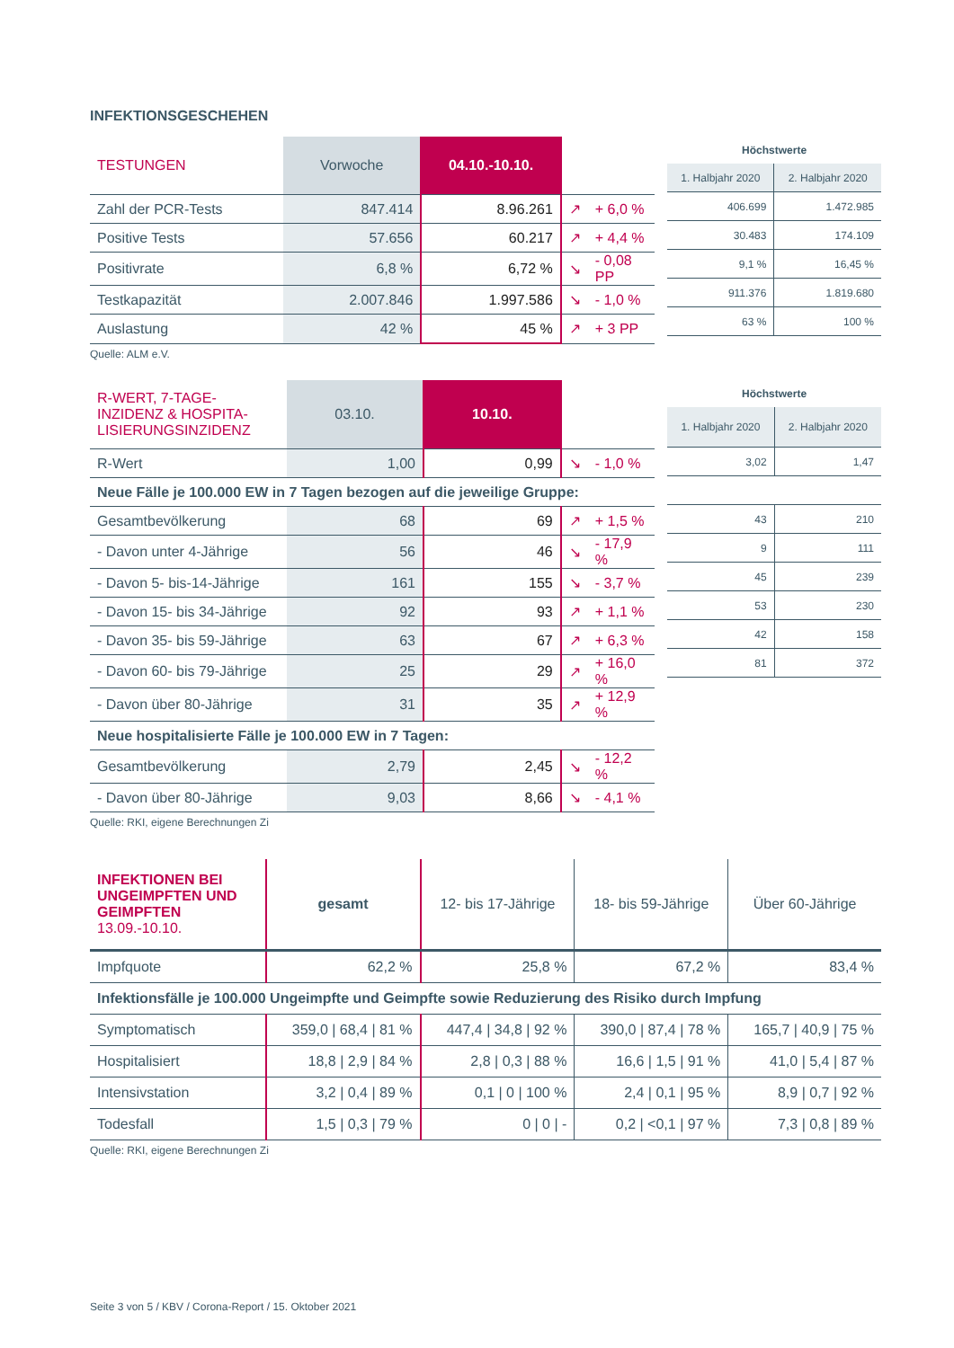INFEKTIONSGESCHEHEN
| TESTUNGEN | Vorwoche | 04.10.-10.10. | | |
| --- | --- | --- | --- | --- |
| Zahl der PCR-Tests | 847.414 | 8.96.261 | ↗ | + 6,0 % |
| Positive Tests | 57.656 | 60.217 | ↗ | + 4,4 % |
| Positivrate | 6,8 % | 6,72 % | ↘ | - 0,08 PP |
| Testkapazität | 2.007.846 | 1.997.586 | ↘ | - 1,0 % |
| Auslastung | 42 % | 45 % | ↗ | + 3 PP |
| Höchstwerte | |
| 1. Halbjahr 2020 | 2. Halbjahr 2020 |
| 406.699 | 1.472.985 |
| 30.483 | 174.109 |
| 9,1 % | 16,45 % |
| 911.376 | 1.819.680 |
| 63 % | 100 % |
Quelle: ALM e.V.
| R-WERT, 7-TAGE- INZIDENZ & HOSPITA- LISIERUNGSINZIDENZ | 03.10. | 10.10. | | |
| --- | --- | --- | --- | --- |
| R-Wert | 1,00 | 0,99 | ↘ | - 1,0 % |
| Neue Fälle je 100.000 EW in 7 Tagen bezogen auf die jeweilige Gruppe: | | | | |
| Gesamtbevölkerung | 68 | 69 | ↗ | + 1,5 % |
| - Davon unter 4-Jährige | 56 | 46 | ↘ | - 17,9 % |
| - Davon 5- bis-14-Jährige | 161 | 155 | ↘ | - 3,7 % |
| - Davon 15- bis 34-Jährige | 92 | 93 | ↗ | + 1,1 % |
| - Davon 35- bis 59-Jährige | 63 | 67 | ↗ | + 6,3 % |
| - Davon 60- bis 79-Jährige | 25 | 29 | ↗ | + 16,0 % |
| - Davon über 80-Jährige | 31 | 35 | ↗ | + 12,9 % |
| Neue hospitalisierte Fälle je 100.000 EW in 7 Tagen: | | | | |
| Gesamtbevölkerung | 2,79 | 2,45 | ↘ | - 12,2 % |
| - Davon über 80-Jährige | 9,03 | 8,66 | ↘ | - 4,1 % |
| Höchstwerte | |
| 1. Halbjahr 2020 | 2. Halbjahr 2020 |
| 3,02 | 1,47 |
| 43 | 210 |
| 9 | 111 |
| 45 | 239 |
| 53 | 230 |
| 42 | 158 |
| 81 | 372 |
Quelle: RKI, eigene Berechnungen Zi
| INFEKTIONEN BEI UNGEIMPFTEN UND GEIMPFTEN 13.09.-10.10. | gesamt | 12- bis 17-Jährige | 18- bis 59-Jährige | Über 60-Jährige |
| --- | --- | --- | --- | --- |
| Impfquote | 62,2 % | 25,8 % | 67,2 % | 83,4 % |
| Infektionsfälle je 100.000 Ungeimpfte und Geimpfte sowie Reduzierung des Risiko durch Impfung | | | | |
| Symptomatisch | 359,0 / 68,4 / 81 % | 447,4 / 34,8 / 92 % | 390,0 / 87,4 / 78 % | 165,7 / 40,9 / 75 % |
| Hospitalisiert | 18,8 / 2,9 / 84 % | 2,8 / 0,3 / 88 % | 16,6 / 1,5 / 91 % | 41,0 / 5,4 / 87 % |
| Intensivstation | 3,2 / 0,4 / 89 % | 0,1 / 0 / 100 % | 2,4 / 0,1 / 95 % | 8,9 / 0,7 / 92 % |
| Todesfall | 1,5 / 0,3 / 79 % | 0 / 0 / - | 0,2 / <0,1 / 97 % | 7,3 / 0,8 / 89 % |
Quelle: RKI, eigene Berechnungen Zi
Seite 3 von 5 / KBV / Corona-Report / 15. Oktober 2021